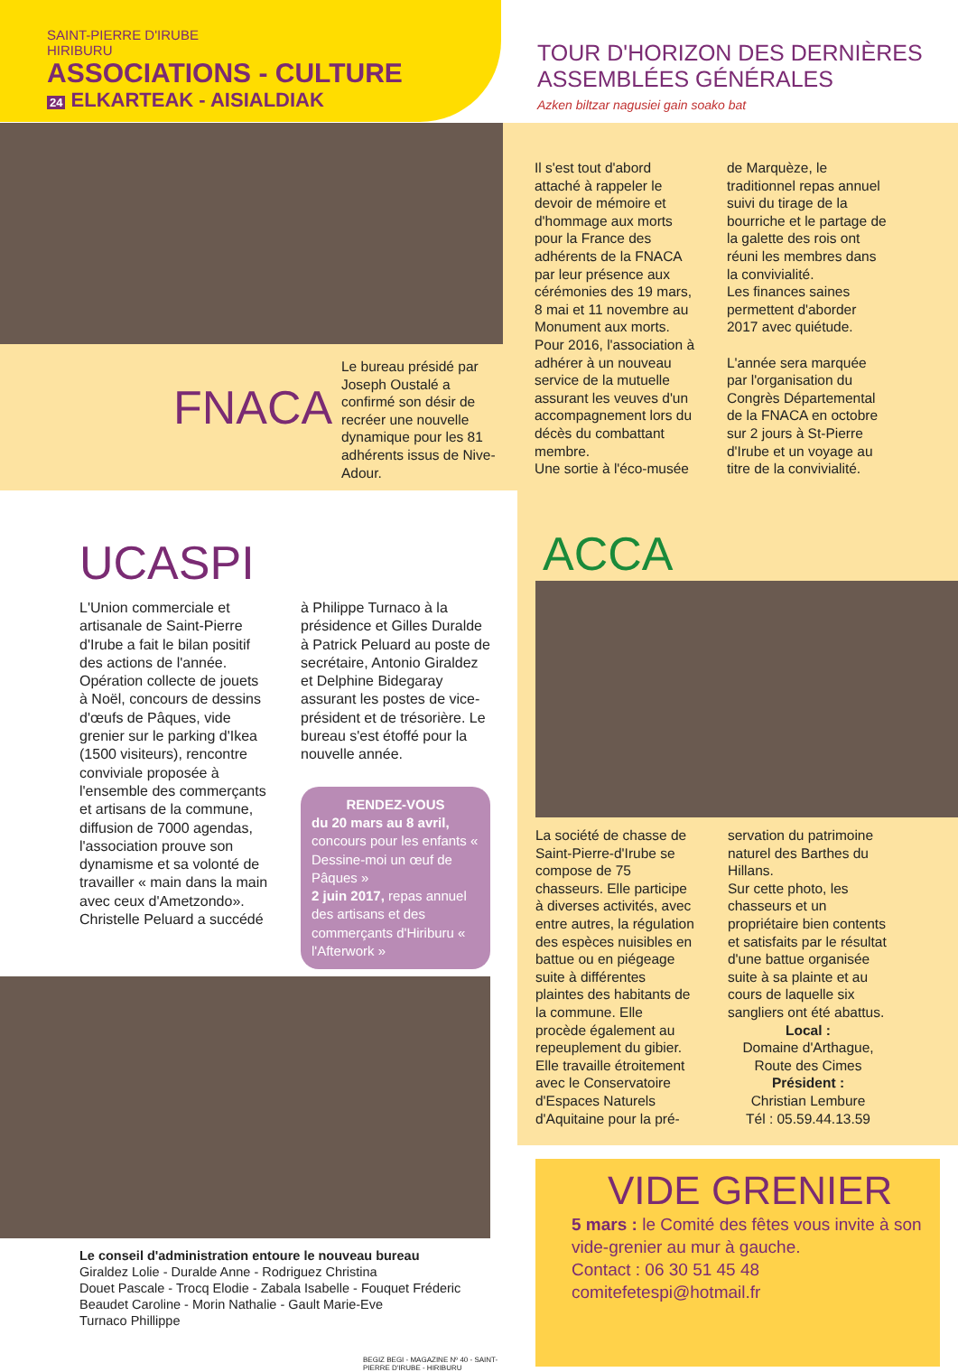SAINT-PIERRE D'IRUBE
HIRIBURU
ASSOCIATIONS - CULTURE
24 ELKARTEAK - AISIALDIAK
TOUR D'HORIZON DES DERNIÈRES
ASSEMBLÉES GÉNÉRALES
Azken biltzar nagusiei gain soako bat
FNACA
Le bureau présidé par Joseph Oustalé a confirmé son désir de recréer une nouvelle dynamique pour les 81 adhérents issus de Nive-Adour.
Il s'est tout d'abord attaché à rappeler le devoir de mémoire et d'hommage aux morts pour la France des adhérents de la FNACA par leur présence aux cérémonies des 19 mars, 8 mai et 11 novembre au Monument aux morts.
Pour 2016, l'association à adhérer à un nouveau service de la mutuelle assurant les veuves d'un accompagnement lors du décès du combattant membre.
Une sortie à l'éco-musée
de Marquèze, le traditionnel repas annuel suivi du tirage de la bourriche et le partage de la galette des rois ont réuni les membres dans la convivialité.
Les finances saines permettent d'aborder 2017 avec quiétude.
L'année sera marquée par l'organisation du Congrès Départemental de la FNACA en octobre sur 2 jours à St-Pierre d'Irube et un voyage au titre de la convivialité.
UCASPI
L'Union commerciale et artisanale de Saint-Pierre d'Irube a fait le bilan positif des actions de l'année. Opération collecte de jouets à Noël, concours de dessins d'œufs de Pâques, vide grenier sur le parking d'Ikea (1500 visiteurs), rencontre conviviale proposée à l'ensemble des commerçants et artisans de la commune, diffusion de 7000 agendas, l'association prouve son dynamisme et sa volonté de travailler « main dans la main avec ceux d'Ametzondo». Christelle Peluard a succédé
à Philippe Turnaco à la présidence et Gilles Duralde à Patrick Peluard au poste de secrétaire, Antonio Giraldez et Delphine Bidegaray assurant les postes de vice-président et de trésorière. Le bureau s'est étoffé pour la nouvelle année.
RENDEZ-VOUS
du 20 mars au 8 avril, concours pour les enfants « Dessine-moi un œuf de Pâques »
2 juin 2017, repas annuel des artisans et des commerçants d'Hiriburu « l'Afterwork »
Le conseil d'administration entoure le nouveau bureau
Giraldez Lolie - Duralde Anne - Rodriguez Christina
Douet Pascale - Trocq Elodie - Zabala Isabelle - Fouquet Fréderic
Beaudet Caroline - Morin Nathalie - Gault Marie-Eve
Turnaco Phillippe
BEGIZ BEGI - MAGAZINE Nº 40 - SAINT-PIERRE D'IRUBE - HIRIBURU
ACCA
La société de chasse de Saint-Pierre-d'Irube se compose de 75 chasseurs. Elle participe à diverses activités, avec entre autres, la régulation des espèces nuisibles en battue ou en piégeage suite à différentes plaintes des habitants de la commune. Elle procède également au repeuplement du gibier. Elle travaille étroitement avec le Conservatoire d'Espaces Naturels d'Aquitaine pour la pré-
servation du patrimoine naturel des Barthes du Hillans.
Sur cette photo, les chasseurs et un propriétaire bien contents et satisfaits par le résultat d'une battue organisée suite à sa plainte et au cours de laquelle six sangliers ont été abattus.
Local :
Domaine d'Arthague,
Route des Cimes
Président :
Christian Lembure
Tél : 05.59.44.13.59
VIDE GRENIER
5 mars : le Comité des fêtes vous invite à son
vide-grenier au mur à gauche.
Contact : 06 30 51 45 48
comitefetespi@hotmail.fr